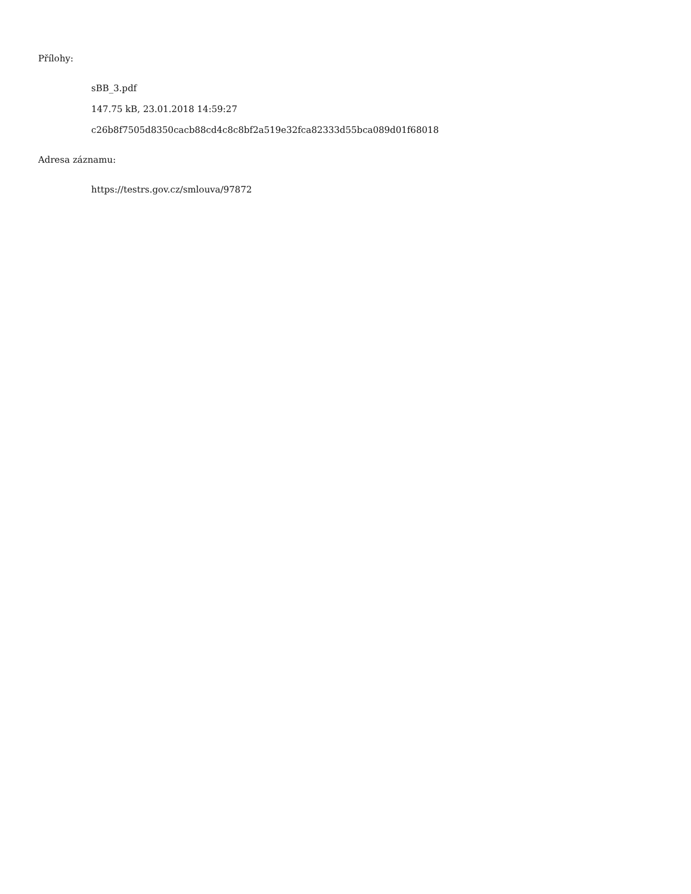Přílohy:
sBB_3.pdf
147.75 kB, 23.01.2018 14:59:27
c26b8f7505d8350cacb88cd4c8c8bf2a519e32fca82333d55bca089d01f68018
Adresa záznamu:
https://testrs.gov.cz/smlouva/97872